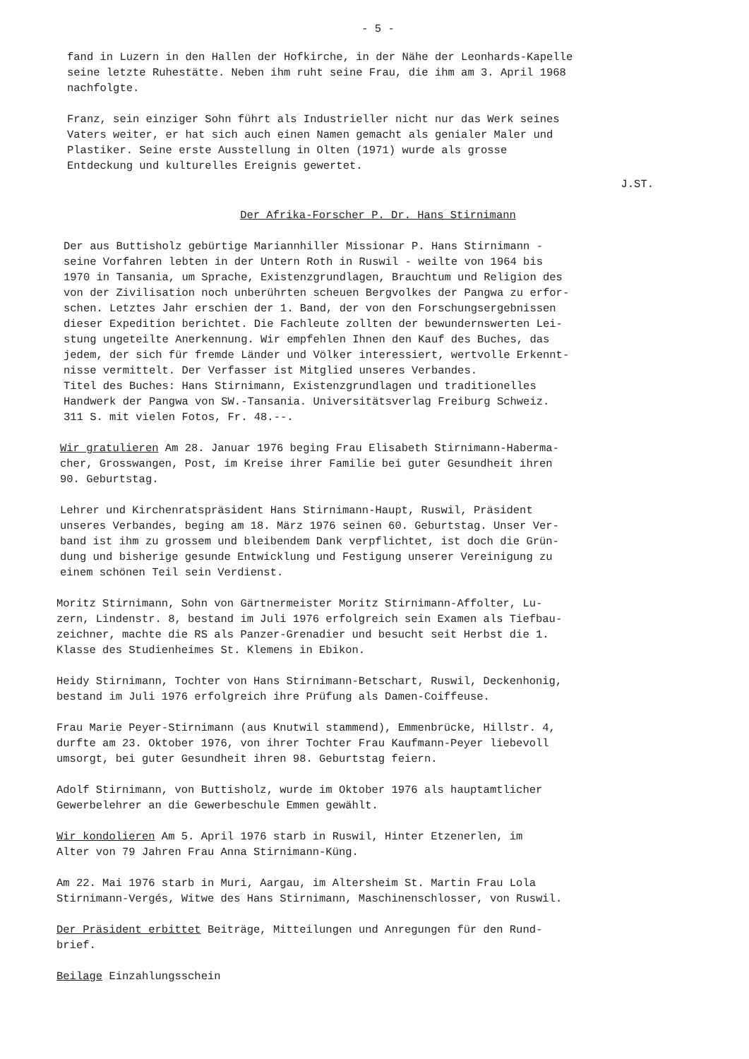- 5 -
fand in Luzern in den Hallen der Hofkirche, in der Nähe der Leonhards-Kapelle
seine letzte Ruhestätte. Neben ihm ruht seine Frau, die ihm am 3. April 1968
nachfolgte.
Franz, sein einziger Sohn führt als Industrieller nicht nur das Werk seines
Vaters weiter, er hat sich auch einen Namen gemacht als genialer Maler und
Plastiker. Seine erste Ausstellung in Olten (1971) wurde als grosse
Entdeckung und kulturelles Ereignis gewertet.
J.ST.
Der Afrika-Forscher P. Dr. Hans Stirnimann
Der aus Buttisholz gebürtige Mariannhiller Missionar P. Hans Stirnimann -
seine Vorfahren lebten in der Untern Roth in Ruswil - weilte von 1964 bis
1970 in Tansania, um Sprache, Existenzgrundlagen, Brauchtum und Religion des
von der Zivilisation noch unberührten scheuen Bergvolkes der Pangwa zu erfor-
schen. Letztes Jahr erschien der 1. Band, der von den Forschungsergebnissen
dieser Expedition berichtet. Die Fachleute zollten der bewundernswerten Lei-
stung ungeteilte Anerkennung. Wir empfehlen Ihnen den Kauf des Buches, das
jedem, der sich für fremde Länder und Völker interessiert, wertvolle Erkennt-
nisse vermittelt. Der Verfasser ist Mitglied unseres Verbandes.
Titel des Buches: Hans Stirnimann, Existenzgrundlagen und traditionelles
Handwerk der Pangwa von SW.-Tansania. Universitätsverlag Freiburg Schweiz.
311 S. mit vielen Fotos, Fr. 48.--.
Wir gratulieren Am 28. Januar 1976 beging Frau Elisabeth Stirnimann-Haberma-
cher, Grosswangen, Post, im Kreise ihrer Familie bei guter Gesundheit ihren
90. Geburtstag.
Lehrer und Kirchenratspräsident Hans Stirnimann-Haupt, Ruswil, Präsident
unseres Verbandes, beging am 18. März 1976 seinen 60. Geburtstag. Unser Ver-
band ist ihm zu grossem und bleibendem Dank verpflichtet, ist doch die Grün-
dung und bisherige gesunde Entwicklung und Festigung unserer Vereinigung zu
einem schönen Teil sein Verdienst.
Moritz Stirnimann, Sohn von Gärtnermeister Moritz Stirnimann-Affolter, Lu-
zern, Lindenstr. 8, bestand im Juli 1976 erfolgreich sein Examen als Tiefbau-
zeichner, machte die RS als Panzer-Grenadier und besucht seit Herbst die 1.
Klasse des Studienheimes St. Klemens in Ebikon.
Heidy Stirnimann, Tochter von Hans Stirnimann-Betschart, Ruswil, Deckenhonig,
bestand im Juli 1976 erfolgreich ihre Prüfung als Damen-Coiffeuse.
Frau Marie Peyer-Stirnimann (aus Knutwil stammend), Emmenbrücke, Hillstr. 4,
durfte am 23. Oktober 1976, von ihrer Tochter Frau Kaufmann-Peyer liebevoll
umsorgt, bei guter Gesundheit ihren 98. Geburtstag feiern.
Adolf Stirnimann, von Buttisholz, wurde im Oktober 1976 als hauptamtlicher
Gewerbelehrer an die Gewerbeschule Emmen gewählt.
Wir kondolieren Am 5. April 1976 starb in Ruswil, Hinter Etzenerlen, im
Alter von 79 Jahren Frau Anna Stirnimann-Küng.
Am 22. Mai 1976 starb in Muri, Aargau, im Altersheim St. Martin Frau Lola
Stirnimann-Vergés, Witwe des Hans Stirnimann, Maschinenschlosser, von Ruswil.
Der Präsident erbittet Beiträge, Mitteilungen und Anregungen für den Rund-
brief.
Beilage Einzahlungsschein